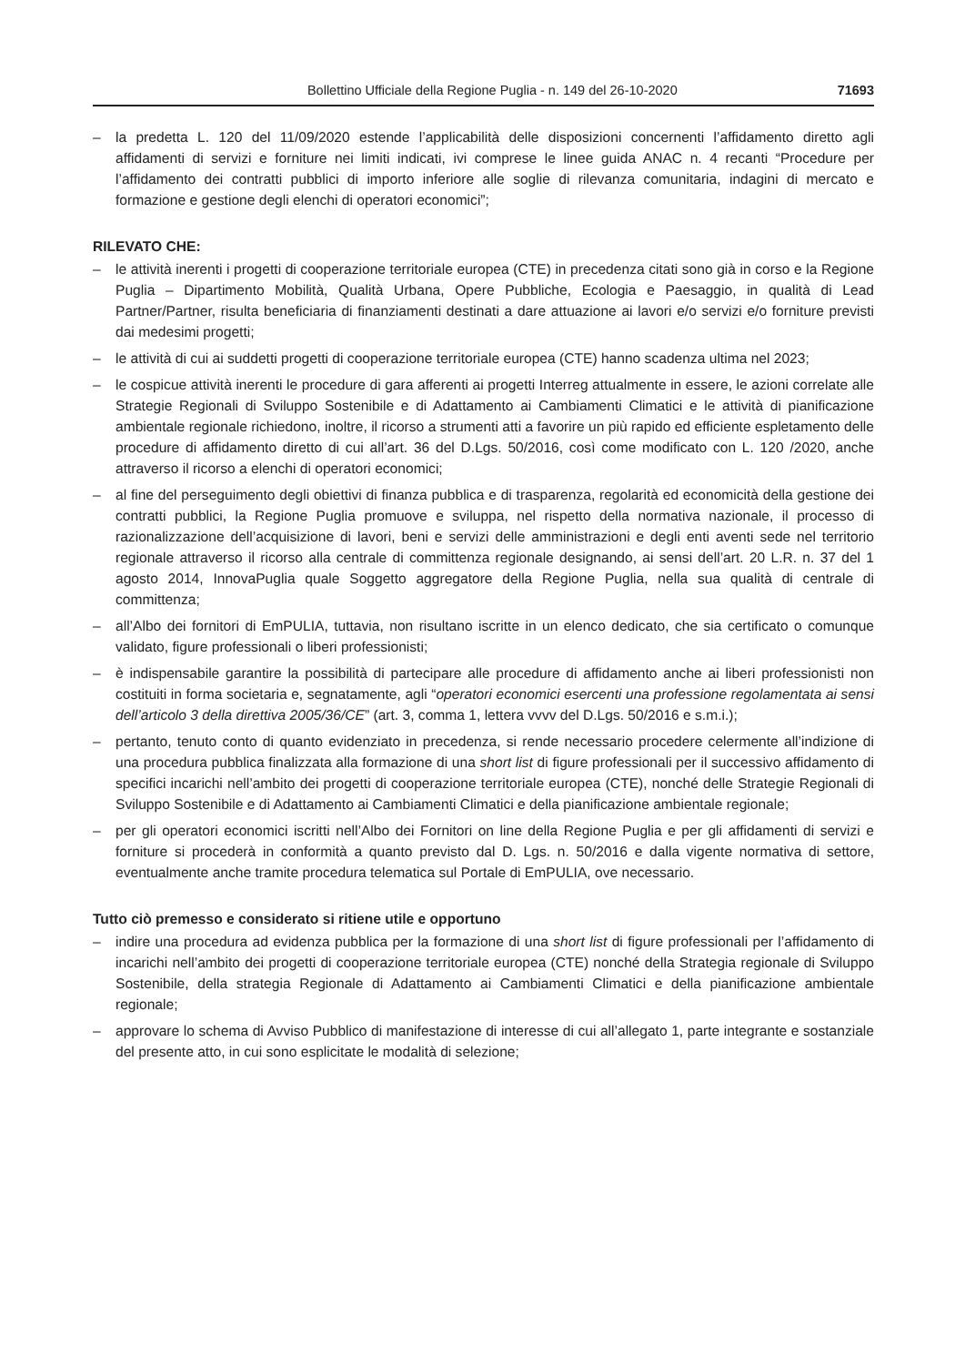Bollettino Ufficiale della Regione Puglia - n. 149 del 26-10-2020 71693
– la predetta L. 120 del 11/09/2020 estende l’applicabilità delle disposizioni concernenti l’affidamento diretto agli affidamenti di servizi e forniture nei limiti indicati, ivi comprese le linee guida ANAC n. 4 recanti “Procedure per l’affidamento dei contratti pubblici di importo inferiore alle soglie di rilevanza comunitaria, indagini di mercato e formazione e gestione degli elenchi di operatori economici”;
RILEVATO CHE:
– le attività inerenti i progetti di cooperazione territoriale europea (CTE) in precedenza citati sono già in corso e la Regione Puglia – Dipartimento Mobilità, Qualità Urbana, Opere Pubbliche, Ecologia e Paesaggio, in qualità di Lead Partner/Partner, risulta beneficiaria di finanziamenti destinati a dare attuazione ai lavori e/o servizi e/o forniture previsti dai medesimi progetti;
– le attività di cui ai suddetti progetti di cooperazione territoriale europea (CTE) hanno scadenza ultima nel 2023;
– le cospicue attività inerenti le procedure di gara afferenti ai progetti Interreg attualmente in essere, le azioni correlate alle Strategie Regionali di Sviluppo Sostenibile e di Adattamento ai Cambiamenti Climatici e le attività di pianificazione ambientale regionale richiedono, inoltre, il ricorso a strumenti atti a favorire un più rapido ed efficiente espletamento delle procedure di affidamento diretto di cui all’art. 36 del D.Lgs. 50/2016, così come modificato con L. 120 /2020, anche attraverso il ricorso a elenchi di operatori economici;
– al fine del perseguimento degli obiettivi di finanza pubblica e di trasparenza, regolarità ed economicità della gestione dei contratti pubblici, la Regione Puglia promuove e sviluppa, nel rispetto della normativa nazionale, il processo di razionalizzazione dell’acquisizione di lavori, beni e servizi delle amministrazioni e degli enti aventi sede nel territorio regionale attraverso il ricorso alla centrale di committenza regionale designando, ai sensi dell’art. 20 L.R. n. 37 del 1 agosto 2014, InnovaPuglia quale Soggetto aggregatore della Regione Puglia, nella sua qualità di centrale di committenza;
– all’Albo dei fornitori di EmPULIA, tuttavia, non risultano iscritte in un elenco dedicato, che sia certificato o comunque validato, figure professionali o liberi professionisti;
– è indispensabile garantire la possibilità di partecipare alle procedure di affidamento anche ai liberi professionisti non costituiti in forma societaria e, segnatamente, agli “operatori economici esercenti una professione regolamentata ai sensi dell’articolo 3 della direttiva 2005/36/CE” (art. 3, comma 1, lettera vvvv del D.Lgs. 50/2016 e s.m.i.);
– pertanto, tenuto conto di quanto evidenziato in precedenza, si rende necessario procedere celermente all’indizione di una procedura pubblica finalizzata alla formazione di una short list di figure professionali per il successivo affidamento di specifici incarichi nell’ambito dei progetti di cooperazione territoriale europea (CTE), nonché delle Strategie Regionali di Sviluppo Sostenibile e di Adattamento ai Cambiamenti Climatici e della pianificazione ambientale regionale;
– per gli operatori economici iscritti nell’Albo dei Fornitori on line della Regione Puglia e per gli affidamenti di servizi e forniture si procederà in conformità a quanto previsto dal D. Lgs. n. 50/2016 e dalla vigente normativa di settore, eventualmente anche tramite procedura telematica sul Portale di EmPULIA, ove necessario.
Tutto ciò premesso e considerato si ritiene utile e opportuno
– indire una procedura ad evidenza pubblica per la formazione di una short list di figure professionali per l’affidamento di incarichi nell’ambito dei progetti di cooperazione territoriale europea (CTE) nonché della Strategia regionale di Sviluppo Sostenibile, della strategia Regionale di Adattamento ai Cambiamenti Climatici e della pianificazione ambientale regionale;
– approvare lo schema di Avviso Pubblico di manifestazione di interesse di cui all’allegato 1, parte integrante e sostanziale del presente atto, in cui sono esplicitate le modalità di selezione;